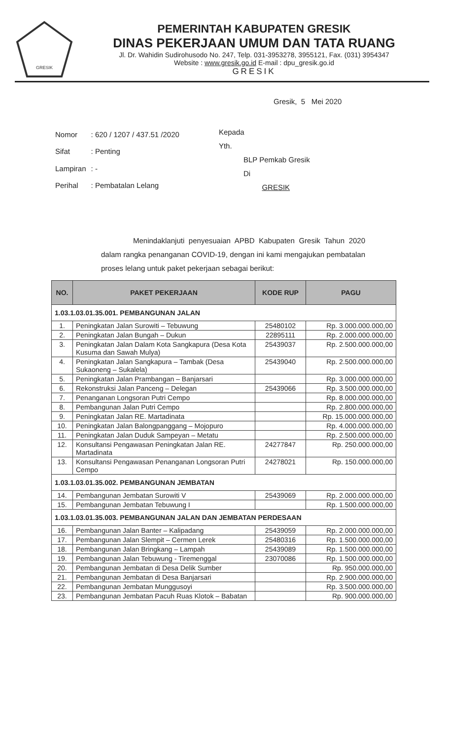GRESIK
PEMERINTAH KABUPATEN GRESIK
DINAS PEKERJAAN UMUM DAN TATA RUANG
Jl. Dr. Wahidin Sudirohusodo No. 247, Telp. 031-3953278, 3955121, Fax. (031) 3954347
Website : www.gresik.go.id E-mail : dpu_gresik.go.id
GRESIK
Gresik, 5 Mei 2020
| Nomor | : 620 / 1207 / 437.51 /2020 |
| Sifat | : Penting |
| Lampiran | : - |
| Perihal | : Pembatalan Lelang |
Kepada
Yth.
BLP Pemkab Gresik
Di
GRESIK
Menindaklanjuti penyesuaian APBD Kabupaten Gresik Tahun 2020 dalam rangka penanganan COVID-19, dengan ini kami mengajukan pembatalan proses lelang untuk paket pekerjaan sebagai berikut:
| NO. | PAKET PEKERJAAN | KODE RUP | PAGU |
| --- | --- | --- | --- |
| 1.03.1.03.01.35.001. PEMBANGUNAN JALAN | | | |
| 1. | Peningkatan Jalan Surowiti – Tebuwung | 25480102 | Rp. 3.000.000.000,00 |
| 2. | Peningkatan Jalan Bungah – Dukun | 22895111 | Rp. 2.000.000.000,00 |
| 3. | Peningkatan Jalan Dalam Kota Sangkapura (Desa Kota Kusuma dan Sawah Mulya) | 25439037 | Rp. 2.500.000.000,00 |
| 4. | Peningkatan Jalan Sangkapura – Tambak (Desa Sukaoneng – Sukalela) | 25439040 | Rp. 2.500.000.000,00 |
| 5. | Peningkatan Jalan Prambangan – Banjarsari | | Rp. 3.000.000.000,00 |
| 6. | Rekonstruksi Jalan Panceng – Delegan | 25439066 | Rp. 3.500.000.000,00 |
| 7. | Penanganan Longsoran Putri Cempo | | Rp. 8.000.000.000,00 |
| 8. | Pembangunan Jalan Putri Cempo | | Rp. 2.800.000.000,00 |
| 9. | Peningkatan Jalan RE. Martadinata | | Rp. 15.000.000.000,00 |
| 10. | Peningkatan Jalan Balongpanggang – Mojopuro | | Rp. 4.000.000.000,00 |
| 11. | Peningkatan Jalan Duduk Sampeyan – Metatu | | Rp. 2.500.000.000,00 |
| 12. | Konsultansi Pengawasan Peningkatan Jalan RE. Martadinata | 24277847 | Rp. 250.000.000,00 |
| 13. | Konsultansi Pengawasan Penanganan Longsoran Putri Cempo | 24278021 | Rp. 150.000.000,00 |
| 1.03.1.03.01.35.002. PEMBANGUNAN JEMBATAN | | | |
| 14. | Pembangunan Jembatan Surowiti V | 25439069 | Rp. 2.000.000.000,00 |
| 15. | Pembangunan Jembatan Tebuwung I | | Rp. 1.500.000.000,00 |
| 1.03.1.03.01.35.003. PEMBANGUNAN JALAN DAN JEMBATAN PERDESAAN | | | |
| 16. | Pembangunan Jalan Banter – Kalipadang | 25439059 | Rp. 2.000.000.000,00 |
| 17. | Pembangunan Jalan Slempit – Cermen Lerek | 25480316 | Rp. 1.500.000.000,00 |
| 18. | Pembangunan Jalan Bringkang – Lampah | 25439089 | Rp. 1.500.000.000,00 |
| 19. | Pembangunan Jalan Tebuwung - Tiremenggal | 23070086 | Rp. 1.500.000.000,00 |
| 20. | Pembangunan Jembatan di Desa Delik Sumber | | Rp. 950.000.000,00 |
| 21. | Pembangunan Jembatan di Desa Banjarsari | | Rp. 2.900.000.000,00 |
| 22. | Pembangunan Jembatan Munggusoyi | | Rp. 3.500.000.000,00 |
| 23. | Pembangunan Jembatan Pacuh Ruas Klotok – Babatan | | Rp. 900.000.000,00 |